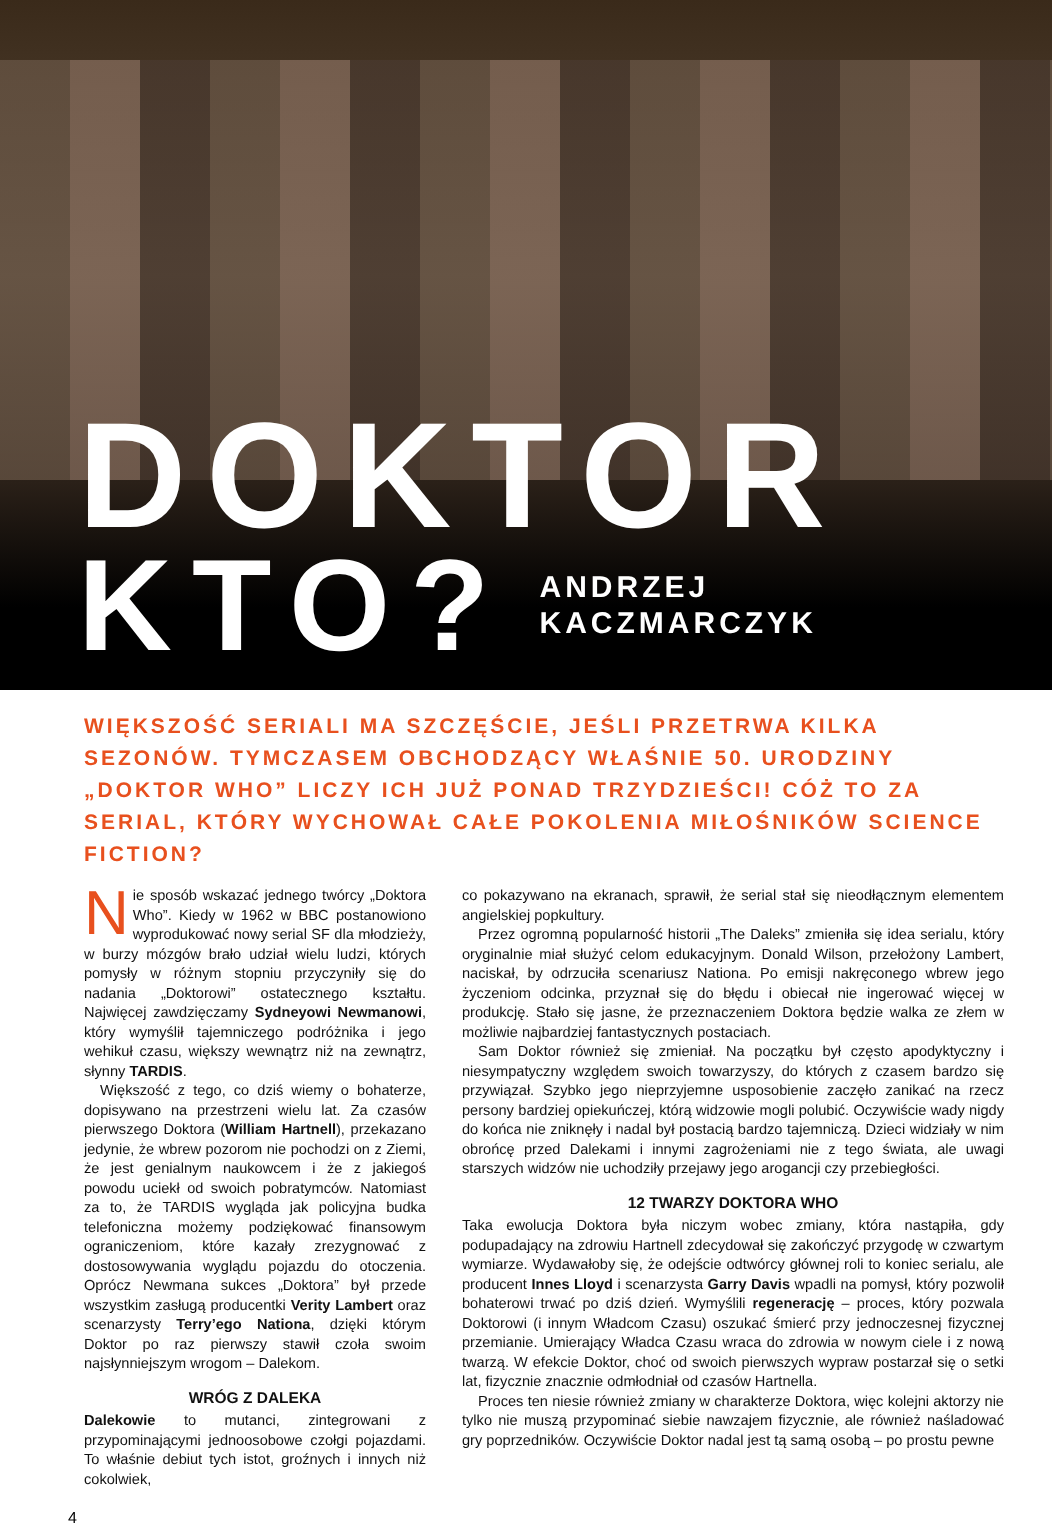DOKTOR
KTO? ANDRZEJ
KACZMARCZYK
WIĘKSZOŚĆ SERIALI MA SZCZĘŚCIE, JEŚLI PRZETRWA KILKA SEZONÓW. TYMCZASEM OBCHODZĄCY WŁAŚNIE 50. URODZINY „DOKTOR WHO” LICZY ICH JUŻ PONAD TRZYDZIEŚCI! CÓŻ TO ZA SERIAL, KTÓRY WYCHOWAŁ CAŁE POKOLENIA MIŁOŚNIKÓW SCIENCE FICTION?
Nie sposób wskazać jednego twórcy „Doktora Who”. Kiedy w 1962 w BBC postanowiono wyprodukować nowy serial SF dla młodzieży, w burzy mózgów brało udział wielu ludzi, których pomysły w różnym stopniu przyczyniły się do nadania „Doktorowi” ostatecznego kształtu. Najwięcej zawdzięczamy Sydneyowi Newmanowi, który wymyślił tajemniczego podróżnika i jego wehikuł czasu, większy wewnątrz niż na zewnątrz, słynny TARDIS.
Większość z tego, co dziś wiemy o bohaterze, dopisywano na przestrzeni wielu lat. Za czasów pierwszego Doktora (William Hartnell), przekazano jedynie, że wbrew pozorom nie pochodzi on z Ziemi, że jest genialnym naukowcem i że z jakiegoś powodu uciekł od swoich pobratymców. Natomiast za to, że TARDIS wygląda jak policyjna budka telefoniczna możemy podziękować finansowym ograniczeniom, które kazały zrezygnować z dostosowywania wyglądu pojazdu do otoczenia. Oprócz Newmana sukces „Doktora” był przede wszystkim zasługą producentki Verity Lambert oraz scenarzysty Terry’ego Nationa, dzięki którym Doktor po raz pierwszy stawił czoła swoim najsłynniejszym wrogom – Dalekom.
WRÓG Z DALEKA
Dalekowie to mutanci, zintegrowani z przypominającymi jednoosobowe czołgi pojazdami. To właśnie debiut tych istot, groźnych i innych niż cokolwiek,
co pokazywano na ekranach, sprawił, że serial stał się nieodłącznym elementem angielskiej popkultury.
Przez ogromną popularność historii „The Daleks” zmieniła się idea serialu, który oryginalnie miał służyć celom edukacyjnym. Donald Wilson, przełożony Lambert, naciskał, by odrzuciła scenariusz Nationa. Po emisji nakręconego wbrew jego życzeniom odcinka, przyznał się do błędu i obiecał nie ingerować więcej w produkcję. Stało się jasne, że przeznaczeniem Doktora będzie walka ze złem w możliwie najbardziej fantastycznych postaciach.
Sam Doktor również się zmieniał. Na początku był często apodyktyczny i niesympatyczny względem swoich towarzyszy, do których z czasem bardzo się przywiązał. Szybko jego nieprzyjemne usposobienie zaczęło zanikać na rzecz persony bardziej opiekuńczej, którą widzowie mogli polubić. Oczywiście wady nigdy do końca nie zniknęły i nadal był postacią bardzo tajemniczą. Dzieci widziały w nim obrońcę przed Dalekami i innymi zagrożeniami nie z tego świata, ale uwagi starszych widzów nie uchodziły przejawy jego arogancji czy przebiegłości.
12 TWARZY DOKTORA WHO
Taka ewolucja Doktora była niczym wobec zmiany, która nastąpiła, gdy podupadający na zdrowiu Hartnell zdecydował się zakończyć przygodę w czwartym wymiarze. Wydawałoby się, że odejście odtwórcy głównej roli to koniec serialu, ale producent Innes Lloyd i scenarzysta Garry Davis wpadli na pomysł, który pozwolił bohaterowi trwać po dziś dzień. Wymyślili regenerację – proces, który pozwala Doktorowi (i innym Władcom Czasu) oszukać śmierć przy jednoczesnej fizycznej przemianie. Umierający Władca Czasu wraca do zdrowia w nowym ciele i z nową twarzą. W efekcie Doktor, choć od swoich pierwszych wypraw postarzał się o setki lat, fizycznie znacznie odmłodniał od czasów Hartnella.
Proces ten niesie również zmiany w charakterze Doktora, więc kolejni aktorzy nie tylko nie muszą przypominać siebie nawzajem fizycznie, ale również naśladować gry poprzedników. Oczywiście Doktor nadal jest tą samą osobą – po prostu pewne
4